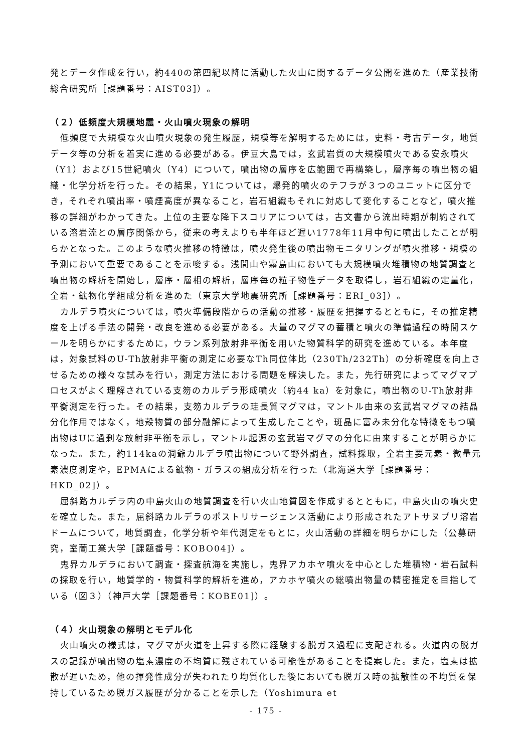発とデータ作成を行い，約440の第四紀以降に活動した火山に関するデータ公開を進めた（産業技術総合研究所［課題番号：AIST03]）。
（２）低頻度大規模地震・火山噴火現象の解明
低頻度で大規模な火山噴火現象の発生履歴，規模等を解明するためには，史料・考古データ，地質データ等の分析を着実に進める必要がある。伊豆大島では，玄武岩質の大規模噴火である安永噴火（Y1）および15世紀噴火（Y4）について，噴出物の層序を広範囲で再構築し，層序毎の噴出物の組織・化学分析を行った。その結果，Y1については，爆発的噴火のテフラが３つのユニットに区分でき，それぞれ噴出率・噴煙高度が異なること，岩石組織もそれに対応して変化することなど，噴火推移の詳細がわかってきた。上位の主要な降下スコリアについては，古文書から流出時期が制約されている溶岩流との層序関係から，従来の考えよりも半年ほど遅い1778年11月中旬に噴出したことが明らかとなった。このような噴火推移の特徴は，噴火発生後の噴出物モニタリングが噴火推移・規模の予測において重要であることを示唆する。浅間山や霧島山においても大規模噴火堆積物の地質調査と噴出物の解析を開始し，層序・層相の解析，層序毎の粒子物性データを取得し，岩石組織の定量化，全岩・鉱物化学組成分析を進めた（東京大学地震研究所［課題番号：ERI_03]）。
カルデラ噴火については，噴火準備段階からの活動の推移・履歴を把握するとともに，その推定精度を上げる手法の開発・改良を進める必要がある。大量のマグマの蓄積と噴火の準備過程の時間スケールを明らかにするために，ウラン系列放射非平衡を用いた物質科学的研究を進めている。本年度は，対象試料のU-Th放射非平衡の測定に必要なTh同位体比（230Th/232Th）の分析確度を向上させるための様々な試みを行い，測定方法における問題を解決した。また，先行研究によってマグマプロセスがよく理解されている支笏のカルデラ形成噴火（約44 ka）を対象に，噴出物のU-Th放射非平衡測定を行った。その結果，支笏カルデラの珪長質マグマは，マントル由来の玄武岩マグマの結晶分化作用ではなく，地殻物質の部分融解によって生成したことや，斑晶に富み未分化な特徴をもつ噴出物はUに過剰な放射非平衡を示し，マントル起源の玄武岩マグマの分化に由来することが明らかになった。また，約114kaの洞爺カルデラ噴出物について野外調査，試料採取，全岩主要元素・微量元素濃度測定や，EPMAによる鉱物・ガラスの組成分析を行った（北海道大学［課題番号：HKD_02]）。
屈斜路カルデラ内の中島火山の地質調査を行い火山地質図を作成するとともに，中島火山の噴火史を確立した。また，屈斜路カルデラのポストリサージェンス活動により形成されたアトサヌプリ溶岩ドームについて，地質調査，化学分析や年代測定をもとに，火山活動の詳細を明らかにした（公募研究，室蘭工業大学［課題番号：KOBO04]）。
鬼界カルデラにおいて調査・探査航海を実施し，鬼界アカホヤ噴火を中心とした堆積物・岩石試料の採取を行い，地質学的・物質科学的解析を進め，アカホヤ噴火の総噴出物量の精密推定を目指している（図３）（神戸大学［課題番号：KOBE01]）。
（４）火山現象の解明とモデル化
火山噴火の様式は，マグマが火道を上昇する際に経験する脱ガス過程に支配される。火道内の脱ガスの記録が噴出物の塩素濃度の不均質に残されている可能性があることを提案した。また，塩素は拡散が遅いため，他の揮発性成分が失われたり均質化した後においても脱ガス時の拡散性の不均質を保持しているため脱ガス履歴が分かることを示した（Yoshimura et
- 175 -